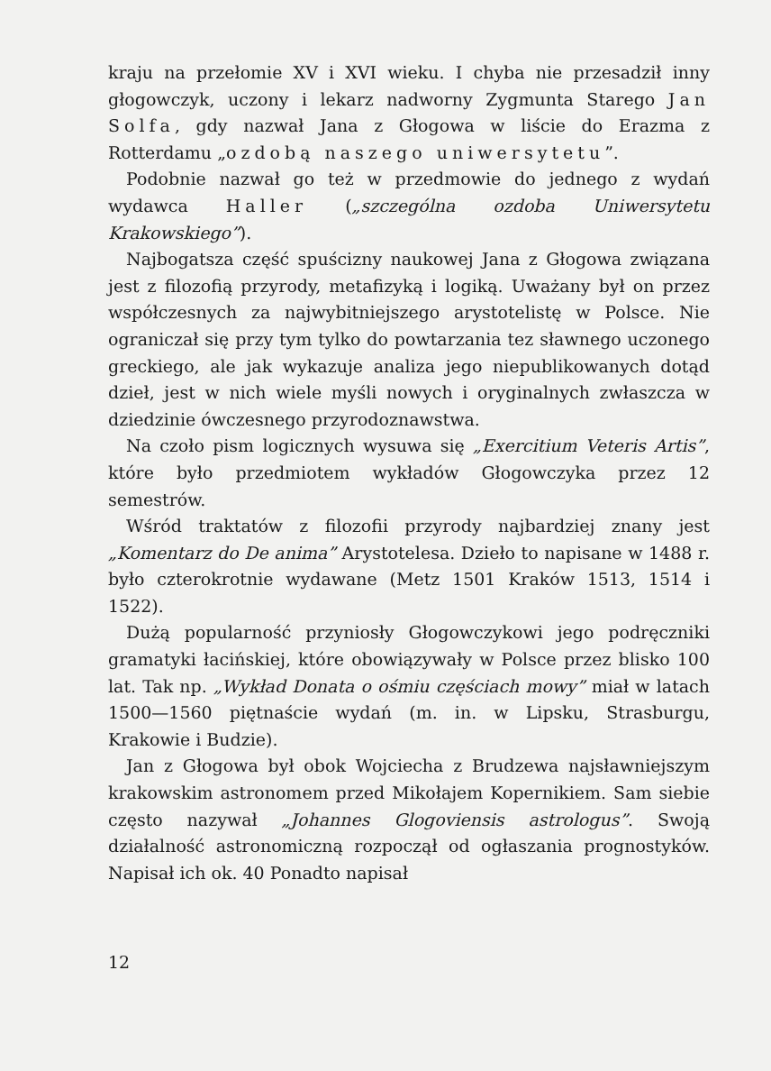kraju na przełomie XV i XVI wieku. I chyba nie przesadził inny głogowczyk, uczony i lekarz nadworny Zygmunta Starego Jan Solfa, gdy nazwał Jana z Głogowa w liście do Erazma z Rotterdamu „ozdobą naszego uniwersytetu”.
Podobnie nazwał go też w przedmowie do jednego z wydań wydawca Haller („szczególna ozdoba Uniwersytetu Krakowskiego”).
Najbogatsza część spuścizny naukowej Jana z Głogowa związana jest z filozofią przyrody, metafizyką i logiką. Uważany był on przez współczesnych za najwybitniejszego arystotelistę w Polsce. Nie ograniczał się przy tym tylko do powtarzania tez sławnego uczonego greckiego, ale jak wykazuje analiza jego niepublikowanych dotąd dzieł, jest w nich wiele myśli nowych i oryginalnych zwłaszcza w dziedzinie ówczesnego przyrodoznawstwa.
Na czoło pism logicznych wysuwa się „Exercitium Veteris Artis”, które było przedmiotem wykładów Głogowczyka przez 12 semestrów.
Wśród traktatów z filozofii przyrody najbardziej znany jest „Komentarz do De anima” Arystotelesa. Dzieło to napisane w 1488 r. było czterokrotnie wydawane (Metz 1501 Kraków 1513, 1514 i 1522).
Dużą popularność przyniosły Głogowczykowi jego podręczniki gramatyki łacińskiej, które obowiązywały w Polsce przez blisko 100 lat. Tak np. „Wykład Donata o ośmiu częściach mowy” miał w latach 1500—1560 piętnaście wydań (m. in. w Lipsku, Strasburgu, Krakowie i Budzie).
Jan z Głogowa był obok Wojciecha z Brudzewa najsławniejszym krakowskim astronomem przed Mikołajem Kopernikiem. Sam siebie często nazywał „Johannes Glogoviensis astrologus”. Swoją działalność astronomiczną rozpoczął od ogłaszania prognostyków. Napisał ich ok. 40 Ponadto napisał
12